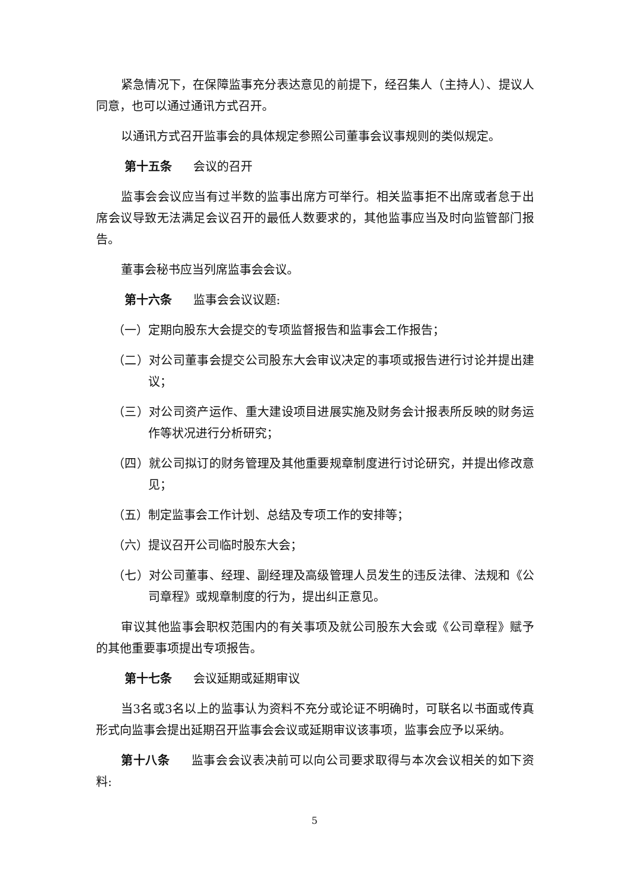紧急情况下，在保障监事充分表达意见的前提下，经召集人（主持人）、提议人同意，也可以通过通讯方式召开。
以通讯方式召开监事会的具体规定参照公司董事会议事规则的类似规定。
第十五条 会议的召开
监事会会议应当有过半数的监事出席方可举行。相关监事拒不出席或者怠于出席会议导致无法满足会议召开的最低人数要求的，其他监事应当及时向监管部门报告。
董事会秘书应当列席监事会会议。
第十六条 监事会会议议题:
（一）定期向股东大会提交的专项监督报告和监事会工作报告；
（二）对公司董事会提交公司股东大会审议决定的事项或报告进行讨论并提出建议；
（三）对公司资产运作、重大建设项目进展实施及财务会计报表所反映的财务运作等状况进行分析研究；
（四）就公司拟订的财务管理及其他重要规章制度进行讨论研究，并提出修改意见；
（五）制定监事会工作计划、总结及专项工作的安排等；
（六）提议召开公司临时股东大会；
（七）对公司董事、经理、副经理及高级管理人员发生的违反法律、法规和《公司章程》或规章制度的行为，提出纠正意见。
审议其他监事会职权范围内的有关事项及就公司股东大会或《公司章程》赋予的其他重要事项提出专项报告。
第十七条 会议延期或延期审议
当3名或3名以上的监事认为资料不充分或论证不明确时，可联名以书面或传真形式向监事会提出延期召开监事会会议或延期审议该事项，监事会应予以采纳。
第十八条 监事会会议表决前可以向公司要求取得与本次会议相关的如下资料:
5